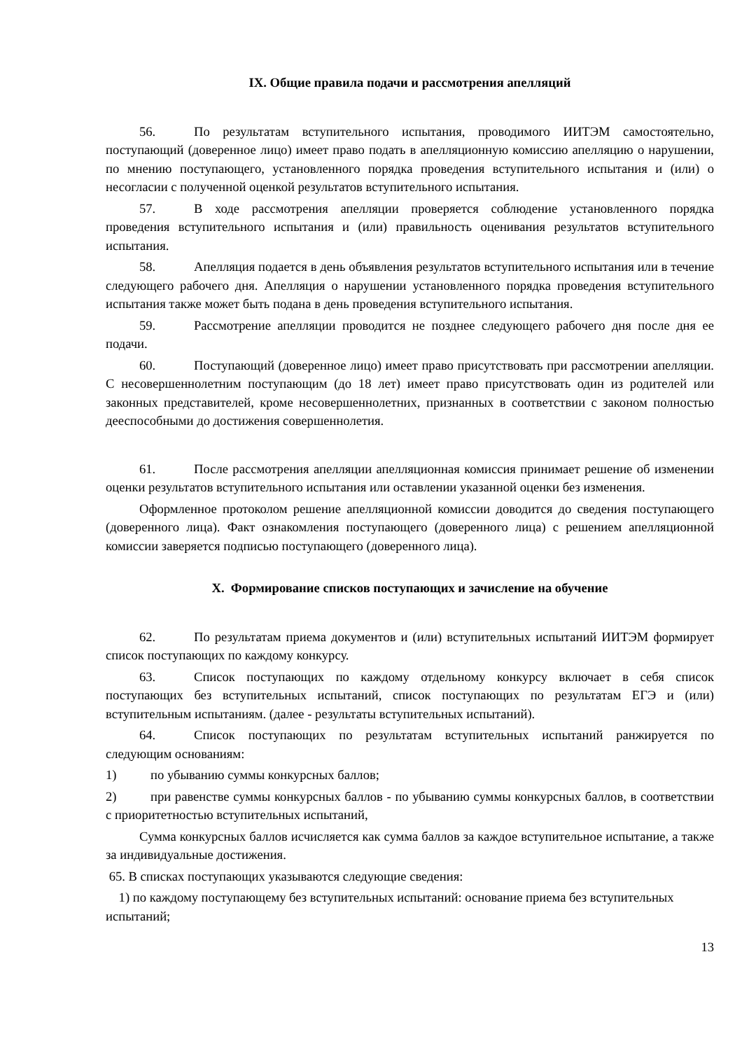IX. Общие правила подачи и рассмотрения апелляций
56. По результатам вступительного испытания, проводимого ИИТЭМ самостоятельно, поступающий (доверенное лицо) имеет право подать в апелляционную комиссию апелляцию о нарушении, по мнению поступающего, установленного порядка проведения вступительного испытания и (или) о несогласии с полученной оценкой результатов вступительного испытания.
57. В ходе рассмотрения апелляции проверяется соблюдение установленного порядка проведения вступительного испытания и (или) правильность оценивания результатов вступительного испытания.
58. Апелляция подается в день объявления результатов вступительного испытания или в течение следующего рабочего дня. Апелляция о нарушении установленного порядка проведения вступительного испытания также может быть подана в день проведения вступительного испытания.
59. Рассмотрение апелляции проводится не позднее следующего рабочего дня после дня ее подачи.
60. Поступающий (доверенное лицо) имеет право присутствовать при рассмотрении апелляции. С несовершеннолетним поступающим (до 18 лет) имеет право присутствовать один из родителей или законных представителей, кроме несовершеннолетних, признанных в соответствии с законом полностью дееспособными до достижения совершеннолетия.
61. После рассмотрения апелляции апелляционная комиссия принимает решение об изменении оценки результатов вступительного испытания или оставлении указанной оценки без изменения.
Оформленное протоколом решение апелляционной комиссии доводится до сведения поступающего (доверенного лица). Факт ознакомления поступающего (доверенного лица) с решением апелляционной комиссии заверяется подписью поступающего (доверенного лица).
X. Формирование списков поступающих и зачисление на обучение
62. По результатам приема документов и (или) вступительных испытаний ИИТЭМ формирует список поступающих по каждому конкурсу.
63. Список поступающих по каждому отдельному конкурсу включает в себя список поступающих без вступительных испытаний, список поступающих по результатам ЕГЭ и (или) вступительным испытаниям. (далее - результаты вступительных испытаний).
64. Список поступающих по результатам вступительных испытаний ранжируется по следующим основаниям:
1) по убыванию суммы конкурсных баллов;
2) при равенстве суммы конкурсных баллов - по убыванию суммы конкурсных баллов, в соответствии с приоритетностью вступительных испытаний,
Сумма конкурсных баллов исчисляется как сумма баллов за каждое вступительное испытание, а также за индивидуальные достижения.
65. В списках поступающих указываются следующие сведения:
1) по каждому поступающему без вступительных испытаний: основание приема без вступительных испытаний;
13